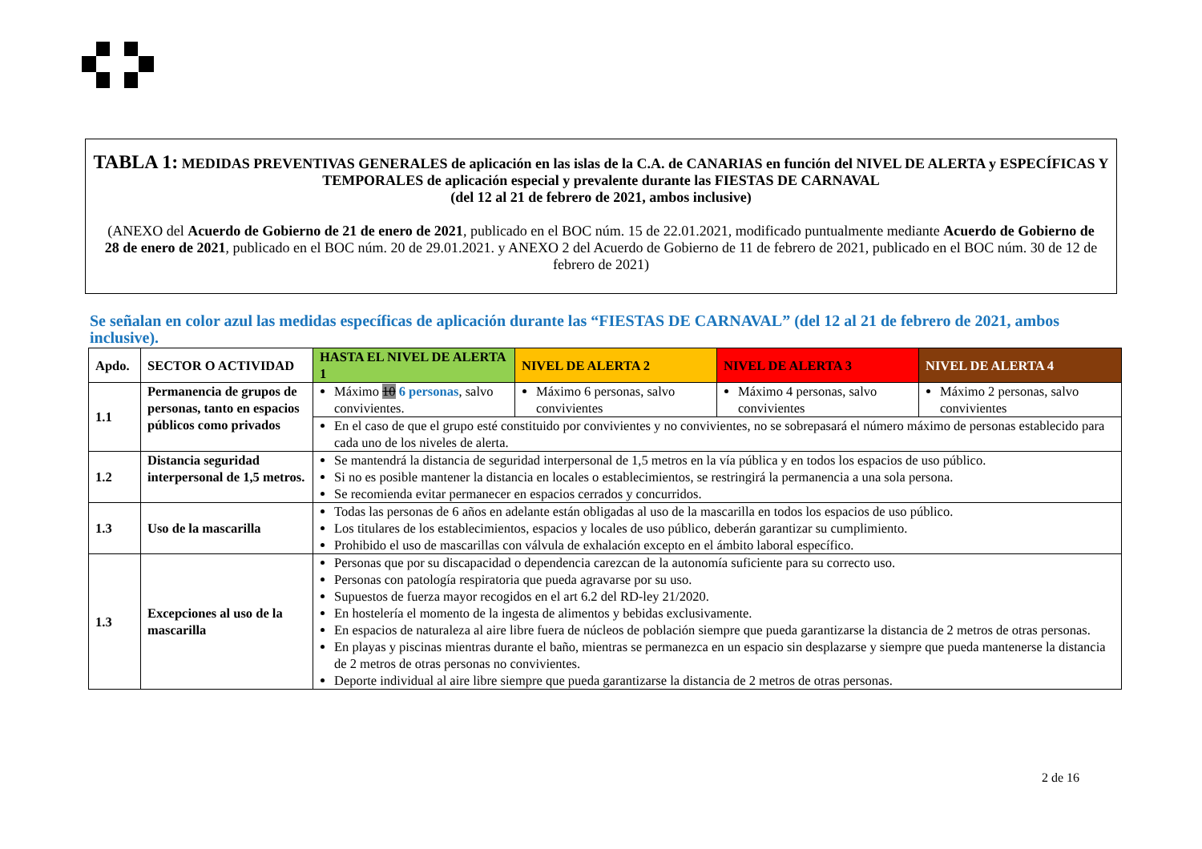TABLA 1: MEDIDAS PREVENTIVAS GENERALES de aplicación en las islas de la C.A. de CANARIAS en función del NIVEL DE ALERTA y ESPECÍFICAS Y TEMPORALES de aplicación especial y prevalente durante las FIESTAS DE CARNAVAL
(del 12 al 21 de febrero de 2021, ambos inclusive)
(ANEXO del Acuerdo de Gobierno de 21 de enero de 2021, publicado en el BOC núm. 15 de 22.01.2021, modificado puntualmente mediante Acuerdo de Gobierno de 28 de enero de 2021, publicado en el BOC núm. 20 de 29.01.2021. y ANEXO 2 del Acuerdo de Gobierno de 11 de febrero de 2021, publicado en el BOC núm. 30 de 12 de febrero de 2021)
Se señalan en color azul las medidas específicas de aplicación durante las “FIESTAS DE CARNAVAL” (del 12 al 21 de febrero de 2021, ambos inclusive).
| Apdo. | SECTOR O ACTIVIDAD | HASTA EL NIVEL DE ALERTA 1 | NIVEL DE ALERTA 2 | NIVEL DE ALERTA 3 | NIVEL DE ALERTA 4 |
| --- | --- | --- | --- | --- | --- |
| 1.1 | Permanencia de grupos de personas, tanto en espacios públicos como privados | Máximo 10 6 personas , salvo convivientes. | Máximo 6 personas, salvo convivientes | Máximo 4 personas, salvo convivientes | Máximo 2 personas, salvo convivientes |
| | | En el caso de que el grupo esté constituido por convivientes y no convivientes, no se sobrepasará el número máximo de personas establecido para cada uno de los niveles de alerta. | | | |
| 1.2 | Distancia seguridad interpersonal de 1,5 metros. | Se mantendrá la distancia de seguridad interpersonal de 1,5 metros en la vía pública y en todos los espacios de uso público. Si no es posible mantener la distancia en locales o establecimientos, se restringirá la permanencia a una sola persona. Se recomienda evitar permanecer en espacios cerrados y concurridos. | | | |
| 1.3 | Uso de la mascarilla | Todas las personas de 6 años en adelante están obligadas al uso de la mascarilla en todos los espacios de uso público. Los titulares de los establecimientos, espacios y locales de uso público, deberán garantizar su cumplimiento. Prohibido el uso de mascarillas con válvula de exhalación excepto en el ámbito laboral específico. | | | |
| 1.3 | Excepciones al uso de la mascarilla | Personas que por su discapacidad o dependencia carezcan de la autonomía suficiente para su correcto uso. Personas con patología respiratoria que pueda agravarse por su uso. Supuestos de fuerza mayor recogidos en el art 6.2 del RD-ley 21/2020. En hostelería el momento de la ingesta de alimentos y bebidas exclusivamente. En espacios de naturaleza al aire libre fuera de núcleos de población siempre que pueda garantizarse la distancia de 2 metros de otras personas. En playas y piscinas mientras durante el baño, mientras se permanezca en un espacio sin desplazarse y siempre que pueda mantenerse la distancia de 2 metros de otras personas no convivientes. Deporte individual al aire libre siempre que pueda garantizarse la distancia de 2 metros de otras personas. | | | |
2 de 16